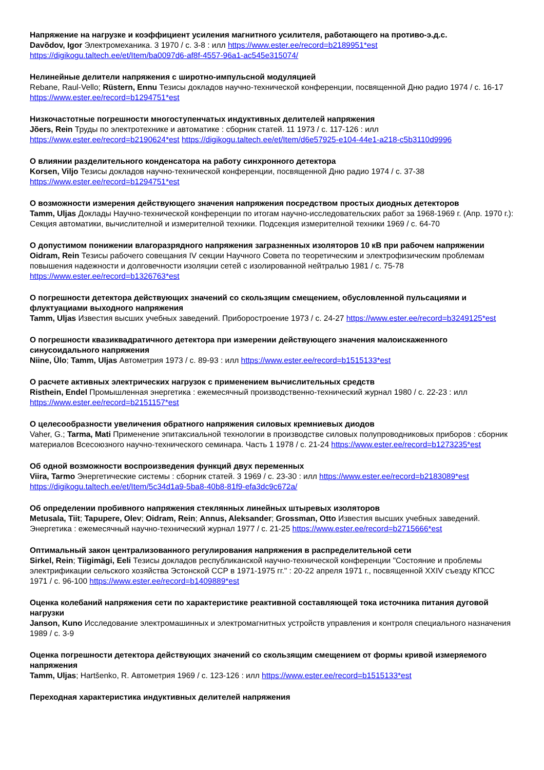Напряжение на нагрузке и коэффициент усиления магнитного усилителя, работающего на противо-э.д.с.
Davõdov, Igor Электромеханика. 3 1970 / с. 3-8 : илл https://www.ester.ee/record=b2189951*est https://digikogu.taltech.ee/et/Item/ba0097d6-af8f-4557-96a1-ac545e315074/
Нелинейные делители напряжения с широтно-импульсной модуляцией
Rebane, Raul-Vello; Rüstern, Ennu Тезисы докладов научно-технической конференции, посвященной Дню радио 1974 / с. 16-17 https://www.ester.ee/record=b1294751*est
Низкочастотные погрешности многоступенчатых индуктивных делителей напряжения
Jõers, Rein Труды по электротехнике и автоматике : сборник статей. 11 1973 / с. 117-126 : илл https://www.ester.ee/record=b2190624*est https://digikogu.taltech.ee/et/Item/d6e57925-e104-44e1-a218-c5b3110d9996
О влиянии разделительного конденсатора на работу синхронного детектора
Korsen, Viljo Тезисы докладов научно-технической конференции, посвященной Дню радио 1974 / с. 37-38 https://www.ester.ee/record=b1294751*est
О возможности измерения действующего значения напряжения посредством простых диодных детекторов
Tamm, Uljas Доклады Научно-технической конференции по итогам научно-исследовательских работ за 1968-1969 г. (Апр. 1970 г.): Секция автоматики, вычислителной и измерителной техники. Подсекция измерителной техники 1969 / с. 64-70
О допустимом понижении влагоразрядного напряжения загразненных изоляторов 10 кВ при рабочем напряжении
Oidram, Rein Тезисы рабочего совещания IV секции Научного Совета по теоретическим и электрофизическим проблемам повышения надежности и долговечности изоляции сетей с изолированной нейтралью 1981 / с. 75-78 https://www.ester.ee/record=b1326763*est
О погрешности детектора действующих значений со скользящим смещением, обусловленной пульсациями и флуктуациами выходного напряжения
Tamm, Uljas Известия высших учебных заведений. Приборостроение 1973 / с. 24-27 https://www.ester.ee/record=b3249125*est
О погрешности квазиквадратичного детектора при измерении действующего значения малоискаженного синусоидального напряжения
Niine, Ülo; Tamm, Uljas Автометрия 1973 / с. 89-93 : илл https://www.ester.ee/record=b1515133*est
О расчете активных электрических нагрузок с применением вычислительных средств
Risthein, Endel Промышленная энергетика : ежемесячный производственно-технический журнал 1980 / с. 22-23 : илл https://www.ester.ee/record=b2151157*est
О целесообразности увеличения обратного напряжения силовых кремниевых диодов
Vaher, G.; Tarma, Mati Применение эпитаксиальной технологии в производстве силовых полупроводниковых приборов : сборник материалов Всесоюзного научно-технического семинара. Часть 1 1978 / с. 21-24 https://www.ester.ee/record=b1273235*est
Об одной возможности воспроизведения функций двух переменных
Viira, Tarmo Энергетические системы : сборник статей. 3 1969 / с. 23-30 : илл https://www.ester.ee/record=b2183089*est https://digikogu.taltech.ee/et/Item/5c34d1a9-5ba8-40b8-81f9-efa3dc9c672a/
Об определении пробивного напряжения стеклянных линейных штыревых изоляторов
Metusala, Tiit; Tapupere, Olev; Oidram, Rein; Annus, Aleksander; Grossman, Otto Известия высших учебных заведений. Энергетика : ежемесячный научно-технический журнал 1977 / с. 21-25 https://www.ester.ee/record=b2715666*est
Оптимальный закон централизованного регулирования напряжения в распределительной сети
Sirkel, Rein; Tiigimägi, Eeli Тезисы докладов республиканской научно-технической конференции "Состояние и проблемы электрификации сельского хозяйства Эстонской ССР в 1971-1975 гг." : 20-22 апреля 1971 г., посвященной XXIV съезду КПСС 1971 / с. 96-100 https://www.ester.ee/record=b1409889*est
Оценка колебаний напряжения сети по характеристике реактивной составляющей тока источника питания дуговой нагрузки
Janson, Kuno Исследование электромашинных и электромагнитных устройств управления и контроля специального назначения 1989 / с. 3-9
Оценка погрешности детектора действующих значений со скользящим смещением от формы кривой измеряемого напряжения
Tamm, Uljas; Hartšenko, R. Автометрия 1969 / с. 123-126 : илл https://www.ester.ee/record=b1515133*est
Переходная характеристика индуктивных делителей напряжения